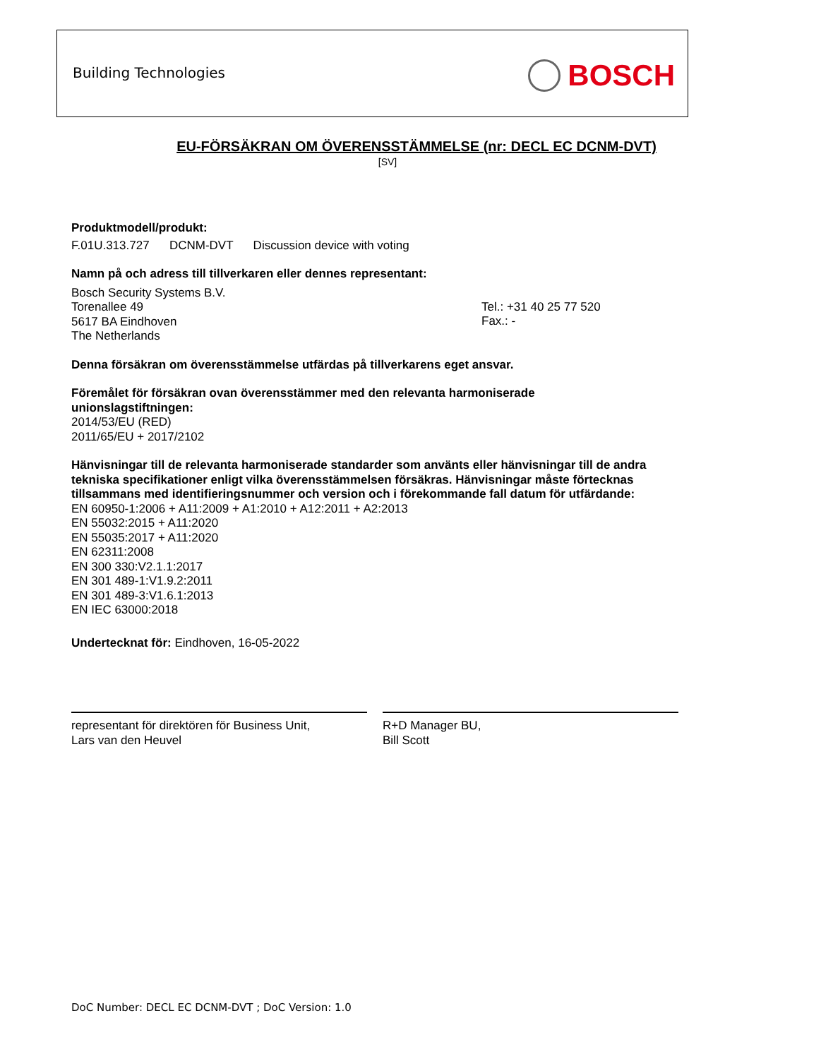Building Technologies BOSCH
EU-FÖRSÄKRAN OM ÖVERENSSTÄMMELSE (nr: DECL EC DCNM-DVT)
[SV]
Produktmodell/produkt:
F.01U.313.727 DCNM-DVT Discussion device with voting
Namn på och adress till tillverkaren eller dennes representant:
Bosch Security Systems B.V.
Torenallee 49
5617 BA Eindhoven
The Netherlands
Tel.: +31 40 25 77 520
Fax.: -
Denna försäkran om överensstämmelse utfärdas på tillverkarens eget ansvar.
Föremålet för försäkran ovan överensstämmer med den relevanta harmoniserade
unionslagstiftningen:
2014/53/EU (RED)
2011/65/EU + 2017/2102
Hänvisningar till de relevanta harmoniserade standarder som använts eller hänvisningar till de andra tekniska specifikationer enligt vilka överensstämmelsen försäkras. Hänvisningar måste förtecknas tillsammans med identifieringsnummer och version och i förekommande fall datum för utfärdande:
EN 60950-1:2006 + A11:2009 + A1:2010 + A12:2011 + A2:2013
EN 55032:2015 + A11:2020
EN 55035:2017 + A11:2020
EN 62311:2008
EN 300 330:V2.1.1:2017
EN 301 489-1:V1.9.2:2011
EN 301 489-3:V1.6.1:2013
EN IEC 63000:2018
Undertecknat för: Eindhoven, 16-05-2022
representant för direktören för Business Unit,
Lars van den Heuvel
R+D Manager BU,
Bill Scott
DoC Number: DECL EC DCNM-DVT ; DoC Version: 1.0